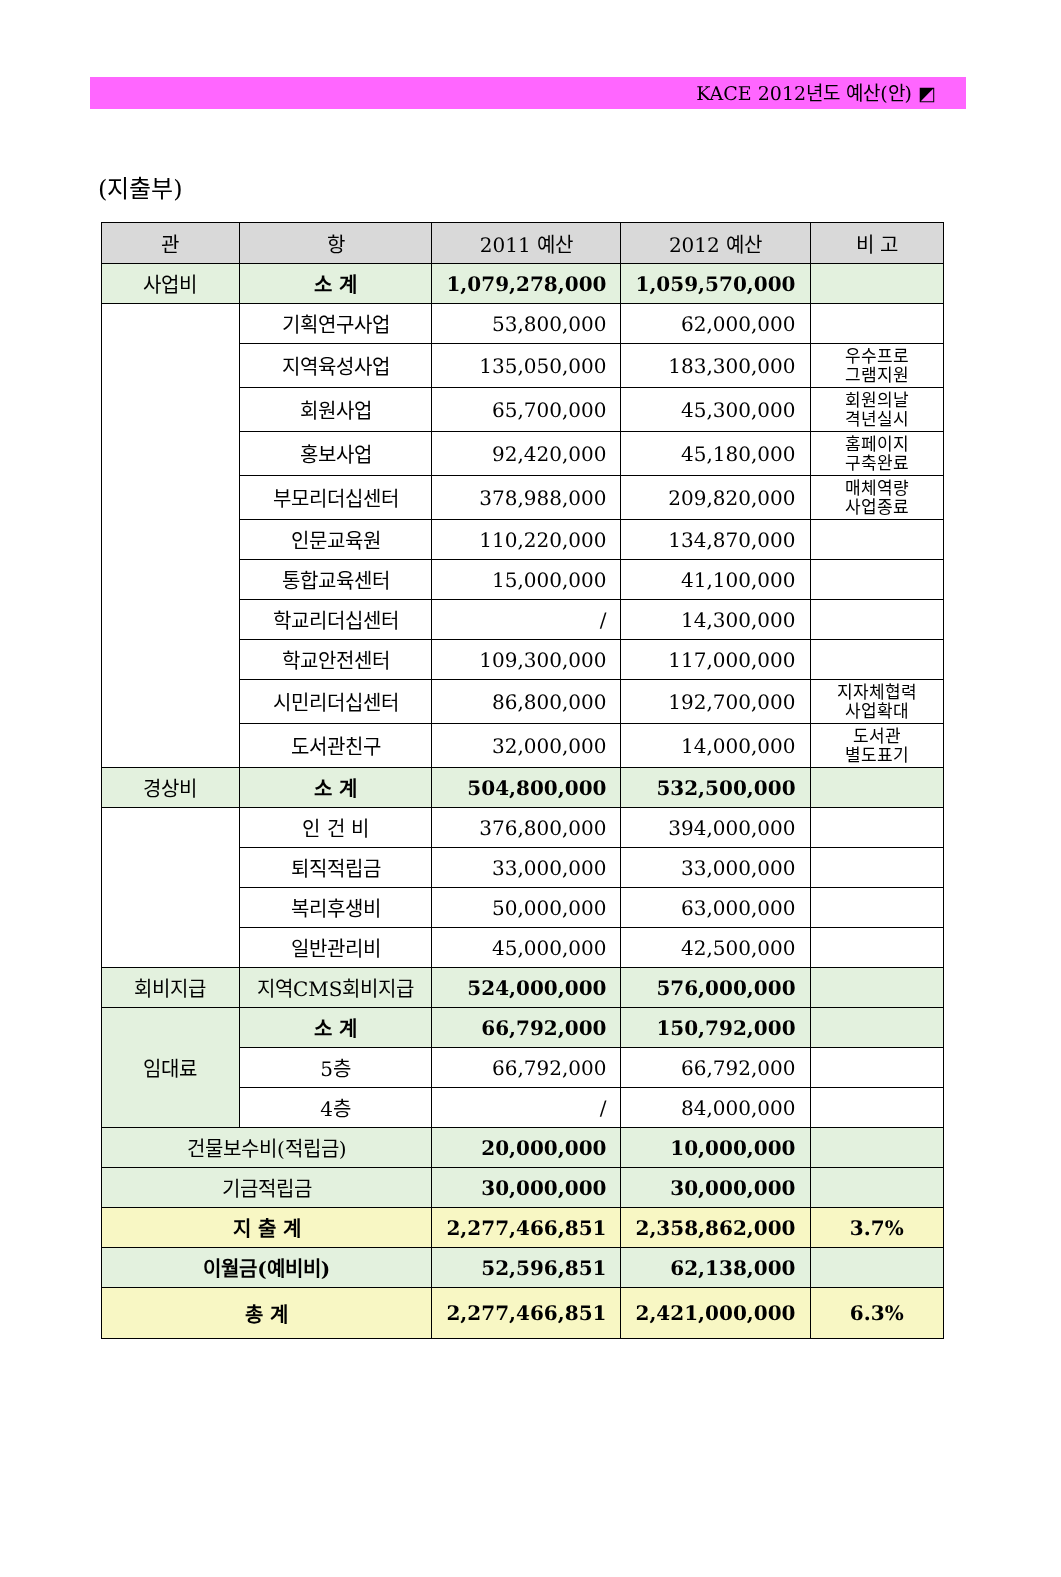KACE 2012년도 예산(안) ◩
(지출부)
| 관 | 항 | 2011 예산 | 2012 예산 | 비 고 |
| --- | --- | --- | --- | --- |
| 사업비 | 소 계 | 1,079,278,000 | 1,059,570,000 | |
| | 기획연구사업 | 53,800,000 | 62,000,000 | |
| | 지역육성사업 | 135,050,000 | 183,300,000 | 우수프로 그램지원 |
| | 회원사업 | 65,700,000 | 45,300,000 | 회원의날 격년실시 |
| | 홍보사업 | 92,420,000 | 45,180,000 | 홈페이지 구축완료 |
| | 부모리더십센터 | 378,988,000 | 209,820,000 | 매체역량 사업종료 |
| | 인문교육원 | 110,220,000 | 134,870,000 | |
| | 통합교육센터 | 15,000,000 | 41,100,000 | |
| | 학교리더십센터 | / | 14,300,000 | |
| | 학교안전센터 | 109,300,000 | 117,000,000 | |
| | 시민리더십센터 | 86,800,000 | 192,700,000 | 지자체협력 사업확대 |
| | 도서관친구 | 32,000,000 | 14,000,000 | 도서관 별도표기 |
| 경상비 | 소 계 | 504,800,000 | 532,500,000 | |
| | 인 건 비 | 376,800,000 | 394,000,000 | |
| | 퇴직적립금 | 33,000,000 | 33,000,000 | |
| | 복리후생비 | 50,000,000 | 63,000,000 | |
| | 일반관리비 | 45,000,000 | 42,500,000 | |
| 회비지급 | 지역CMS회비지급 | 524,000,000 | 576,000,000 | |
| 임대료 | 소 계 | 66,792,000 | 150,792,000 | |
| | 5층 | 66,792,000 | 66,792,000 | |
| | 4층 | / | 84,000,000 | |
| 건물보수비(적립금) | | 20,000,000 | 10,000,000 | |
| 기금적립금 | | 30,000,000 | 30,000,000 | |
| 지 출 계 | | 2,277,466,851 | 2,358,862,000 | 3.7% |
| 이월금(예비비) | | 52,596,851 | 62,138,000 | |
| 총 계 | | 2,277,466,851 | 2,421,000,000 | 6.3% |